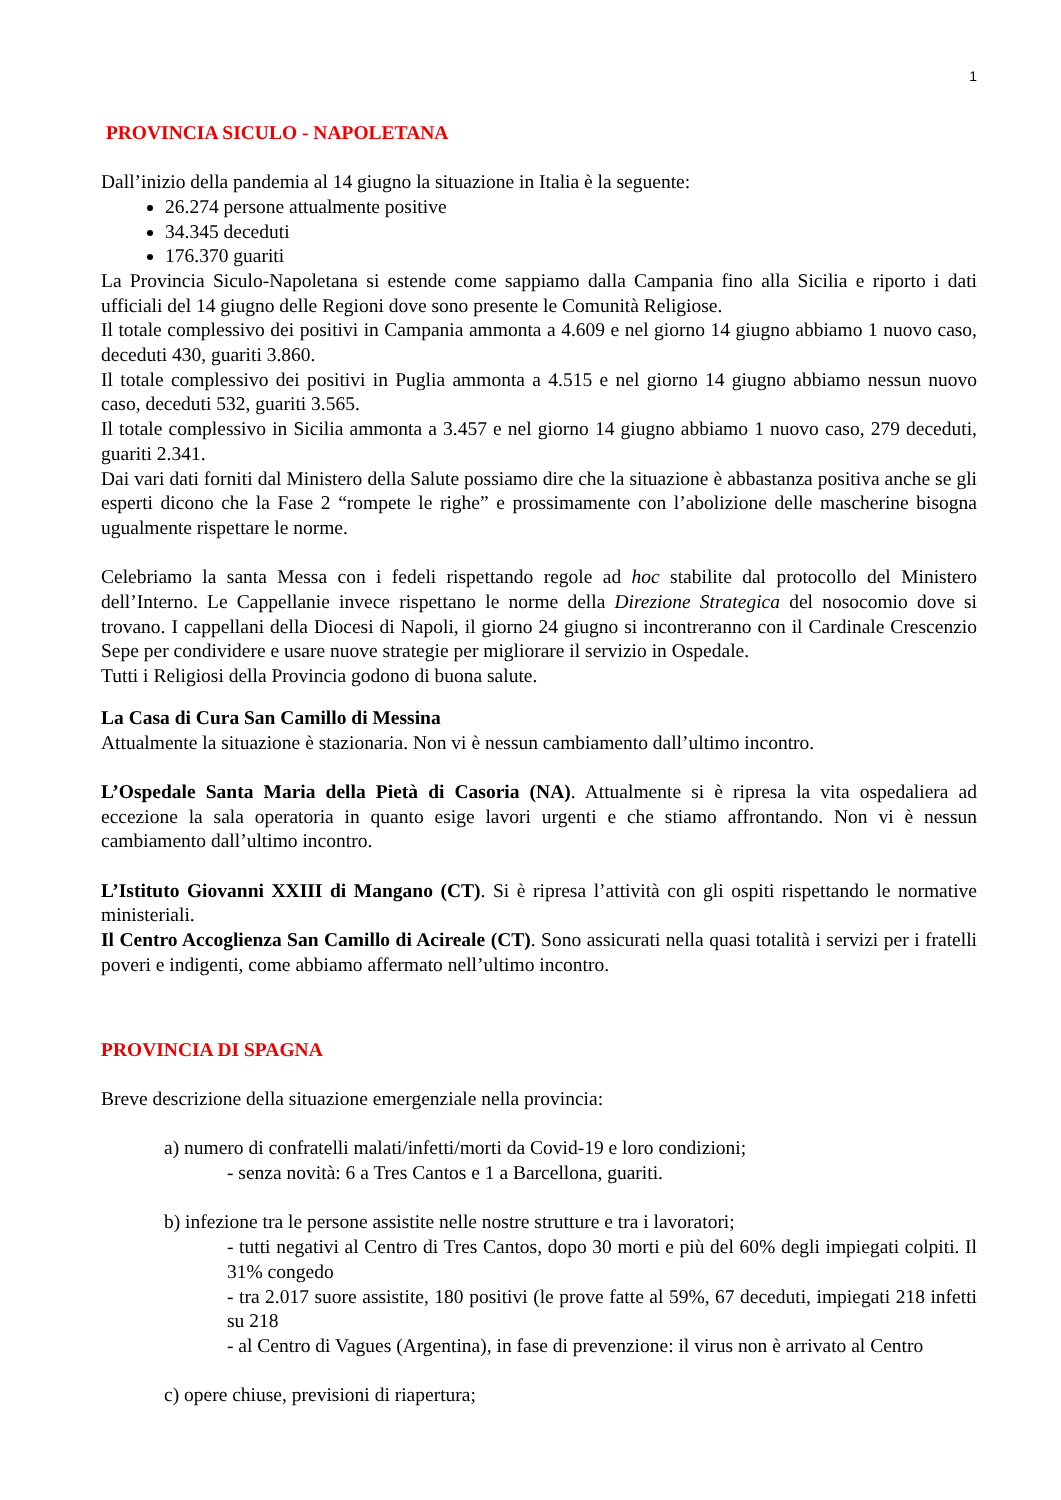1
PROVINCIA SICULO - NAPOLETANA
Dall’inizio della pandemia al 14 giugno la situazione in Italia è la seguente:
26.274 persone attualmente positive
34.345 deceduti
176.370 guariti
La Provincia Siculo-Napoletana si estende come sappiamo dalla Campania fino alla Sicilia e riporto i dati ufficiali del 14 giugno delle Regioni dove sono presente le Comunità Religiose.
Il totale complessivo dei positivi in Campania ammonta a 4.609 e nel giorno 14 giugno abbiamo 1 nuovo caso, deceduti 430, guariti 3.860.
Il totale complessivo dei positivi in Puglia ammonta a 4.515 e nel giorno 14 giugno abbiamo nessun nuovo caso, deceduti 532, guariti 3.565.
Il totale complessivo in Sicilia ammonta a 3.457 e nel giorno 14 giugno abbiamo 1 nuovo caso, 279 deceduti, guariti 2.341.
Dai vari dati forniti dal Ministero della Salute possiamo dire che la situazione è abbastanza positiva anche se gli esperti dicono che la Fase 2 “rompete le righe” e prossimamente con l’abolizione delle mascherine bisogna ugualmente rispettare le norme.
Celebriamo la santa Messa con i fedeli rispettando regole ad hoc stabilite dal protocollo del Ministero dell’Interno. Le Cappellanie invece rispettano le norme della Direzione Strategica del nosocomio dove si trovano. I cappellani della Diocesi di Napoli, il giorno 24 giugno si incontreranno con il Cardinale Crescenzio Sepe per condividere e usare nuove strategie per migliorare il servizio in Ospedale.
Tutti i Religiosi della Provincia godono di buona salute.
La Casa di Cura San Camillo di Messina
Attualmente la situazione è stazionaria. Non vi è nessun cambiamento dall’ultimo incontro.
L’Ospedale Santa Maria della Pietà di Casoria (NA). Attualmente si è ripresa la vita ospedaliera ad eccezione la sala operatoria in quanto esige lavori urgenti e che stiamo affrontando. Non vi è nessun cambiamento dall’ultimo incontro.
L’Istituto Giovanni XXIII di Mangano (CT). Si è ripresa l’attività con gli ospiti rispettando le normative ministeriali.
Il Centro Accoglienza San Camillo di Acireale (CT). Sono assicurati nella quasi totalità i servizi per i fratelli poveri e indigenti, come abbiamo affermato nell’ultimo incontro.
PROVINCIA DI SPAGNA
Breve descrizione della situazione emergenziale nella provincia:
a) numero di confratelli malati/infetti/morti da Covid-19 e loro condizioni;
- senza novità: 6 a Tres Cantos e 1 a Barcellona, guariti.
b) infezione tra le persone assistite nelle nostre strutture e tra i lavoratori;
- tutti negativi al Centro di Tres Cantos, dopo 30 morti e più del 60% degli impiegati colpiti. Il 31% congedo
- tra 2.017 suore assistite, 180 positivi (le prove fatte al 59%, 67 deceduti, impiegati 218 infetti su 218
- al Centro di Vagues (Argentina), in fase di prevenzione: il virus non è arrivato al Centro
c) opere chiuse, previsioni di riapertura;